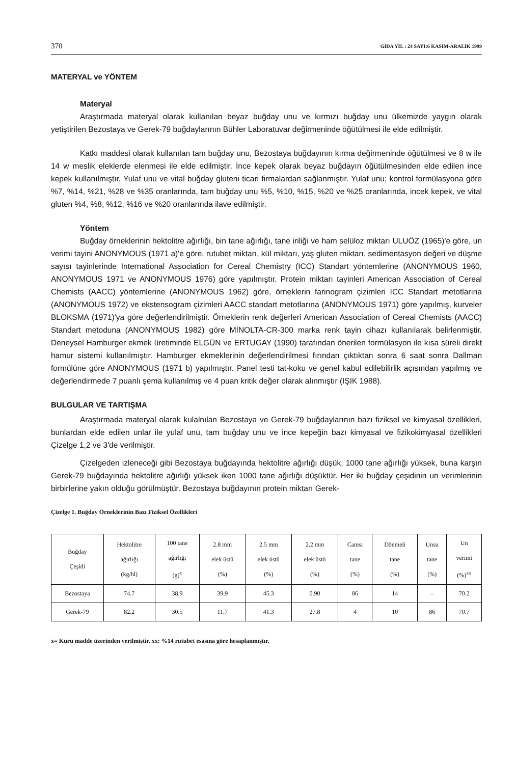370 GIDA YIL : 24 SAYI:6 KASIM-ARALIK 1999
MATERYAL ve YÖNTEM
Materyal
Araştırmada materyal olarak kullanılan beyaz buğday unu ve kırmızı buğday unu ülkemizde yaygın olarak yetiştirilen Bezostaya ve Gerek-79 buğdaylarının Bühler Laboratuvar değirmeninde öğütülmesi ile elde edilmiştir.
Katkı maddesi olarak kullanılan tam buğday unu, Bezostaya buğdayının kırma değirmeninde öğütülmesi ve 8 w ile 14 w meslik eleklerde elenmesi ile elde edilmiştir. İnce kepek olarak beyaz buğdayın öğütülmesinden elde edilen ince kepek kullanılmıştır. Yulaf unu ve vital buğday gluteni ticari firmalardan sağlanmıştır. Yulaf unu; kontrol formülasyona göre %7, %14, %21, %28 ve %35 oranlarında, tam buğday unu %5, %10, %15, %20 ve %25 oranlarında, incek kepek, ve vital gluten %4, %8, %12, %16 ve %20 oranlarında ilave edilmiştir.
Yöntem
Buğday örneklerinin hektolitre ağırlığı, bin tane ağırlığı, tane iriliği ve ham selüloz miktarı ULUÖZ (1965)'e göre, un verimi tayini ANONYMOUS (1971 a)'e göre, rutubet miktarı, kül miktarı, yaş gluten miktarı, sedimentasyon değeri ve düşme sayısı tayinlerinde International Association for Cereal Chemistry (ICC) Standart yöntemlerine (ANONYMOUS 1960, ANONYMOUS 1971 ve ANONYMOUS 1976) göre yapılmıştır. Protein miktarı tayinleri American Association of Cereal Chemists (AACC) yöntemlerine (ANONYMOUS 1962) göre, örneklerin farinogram çizimleri ICC Standart metotlarına (ANONYMOUS 1972) ve ekstensogram çizimleri AACC standart metotlarına (ANONYMOUS 1971) göre yapılmış, kurveler BLOKSMA (1971)'ya göre değerlendirilmiştir. Örneklerin renk değerleri American Association of Cereal Chemists (AACC) Standart metoduna (ANONYMOUS 1982) göre MİNOLTA-CR-300 marka renk tayin cihazı kullanılarak belirlenmiştir. Deneysel Hamburger ekmek üretiminde ELGÜN ve ERTUGAY (1990) tarafından önerilen formülasyon ile kısa süreli direkt hamur sistemi kullanılmıştır. Hamburger ekmeklerinin değerlendirilmesi fırından çıktıktan sonra 6 saat sonra Dallman formülüne göre ANONYMOUS (1971 b) yapılmıştır. Panel testi tat-koku ve genel kabul edilebilirlik açısından yapılmış ve değerlendirmede 7 puanlı şema kullanılmış ve 4 puan kritik değer olarak alınmıştır (IŞIK 1988).
BULGULAR VE TARTIŞMA
Araştırmada materyal olarak kulalnılan Bezostaya ve Gerek-79 buğdaylarının bazı fiziksel ve kimyasal özellikleri, bunlardan elde edilen unlar ile yulaf unu, tam buğday unu ve ince kepeğin bazı kimyasal ve fizikokimyasal özellikleri Çizelge 1,2 ve 3'de verilmiştir.
Çizelgeden izleneceği gibi Bezostaya buğdayında hektolitre ağırlığı düşük, 1000 tane ağırlığı yüksek, buna karşın Gerek-79 buğdayında hektolitre ağırlığı yüksek iken 1000 tane ağırlığı düşüktür. Her iki buğday çeşidinin un verimlerinin birbirlerine yakın olduğu görülmüştür. Bezostaya buğdayının protein miktarı Gerek-
Çizelge 1. Buğday Örneklerinin Bazı Fiziksel Özellikleri
| Buğday Çeşidi | Hektolitre ağırlığı (kg/hl) | 100 tane ağırlığı (g)<sup>x</sup> | 2.8 mm elek üstü (%) | 2.5 mm elek üstü (%) | 2.2 mm elek üstü (%) | Camsı tane (%) | Dönmeli tane (%) | Unsu tane (%) | Un verimi (%)<sup>xx</sup> |
| --- | --- | --- | --- | --- | --- | --- | --- | --- | --- |
| Bezostaya | 74.7 | 38.9 | 39.9 | 45.3 | 0.90 | 86 | 14 | – | 70.2 |
| Gerek-79 | 82.2 | 30.5 | 11.7 | 41.3 | 27.8 | 4 | 10 | 86 | 70.7 |
x= Kuru madde üzerinden verilmiştir. xx: %14 rutubet esasına göre hesaplanmıştır.